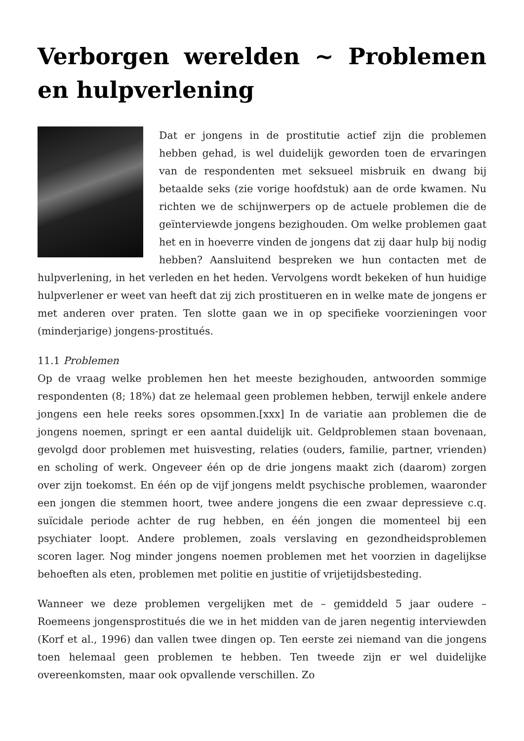Verborgen werelden ~ Problemen en hulpverlening
Dat er jongens in de prostitutie actief zijn die problemen hebben gehad, is wel duidelijk geworden toen de ervaringen van de respondenten met seksueel misbruik en dwang bij betaalde seks (zie vorige hoofdstuk) aan de orde kwamen. Nu richten we de schijnwerpers op de actuele problemen die de geïnterviewde jongens bezighouden. Om welke problemen gaat het en in hoeverre vinden de jongens dat zij daar hulp bij nodig hebben? Aansluitend bespreken we hun contacten met de hulpverlening, in het verleden en het heden. Vervolgens wordt bekeken of hun huidige hulpverlener er weet van heeft dat zij zich prostitueren en in welke mate de jongens er met anderen over praten. Ten slotte gaan we in op specifieke voorzieningen voor (minderjarige) jongens-prostitués.
11.1 Problemen
Op de vraag welke problemen hen het meeste bezighouden, antwoorden sommige respondenten (8; 18%) dat ze helemaal geen problemen hebben, terwijl enkele andere jongens een hele reeks sores opsommen.[xxx] In de variatie aan problemen die de jongens noemen, springt er een aantal duidelijk uit. Geldproblemen staan bovenaan, gevolgd door problemen met huisvesting, relaties (ouders, familie, partner, vrienden) en scholing of werk. Ongeveer één op de drie jongens maakt zich (daarom) zorgen over zijn toekomst. En één op de vijf jongens meldt psychische problemen, waaronder een jongen die stemmen hoort, twee andere jongens die een zwaar depressieve c.q. suïcidale periode achter de rug hebben, en één jongen die momenteel bij een psychiater loopt. Andere problemen, zoals verslaving en gezondheidsproblemen scoren lager. Nog minder jongens noemen problemen met het voorzien in dagelijkse behoeften als eten, problemen met politie en justitie of vrijetijdsbesteding.
Wanneer we deze problemen vergelijken met de – gemiddeld 5 jaar oudere – Roemeens jongensprostitués die we in het midden van de jaren negentig interviewden (Korf et al., 1996) dan vallen twee dingen op. Ten eerste zei niemand van die jongens toen helemaal geen problemen te hebben. Ten tweede zijn er wel duidelijke overeenkomsten, maar ook opvallende verschillen. Zo